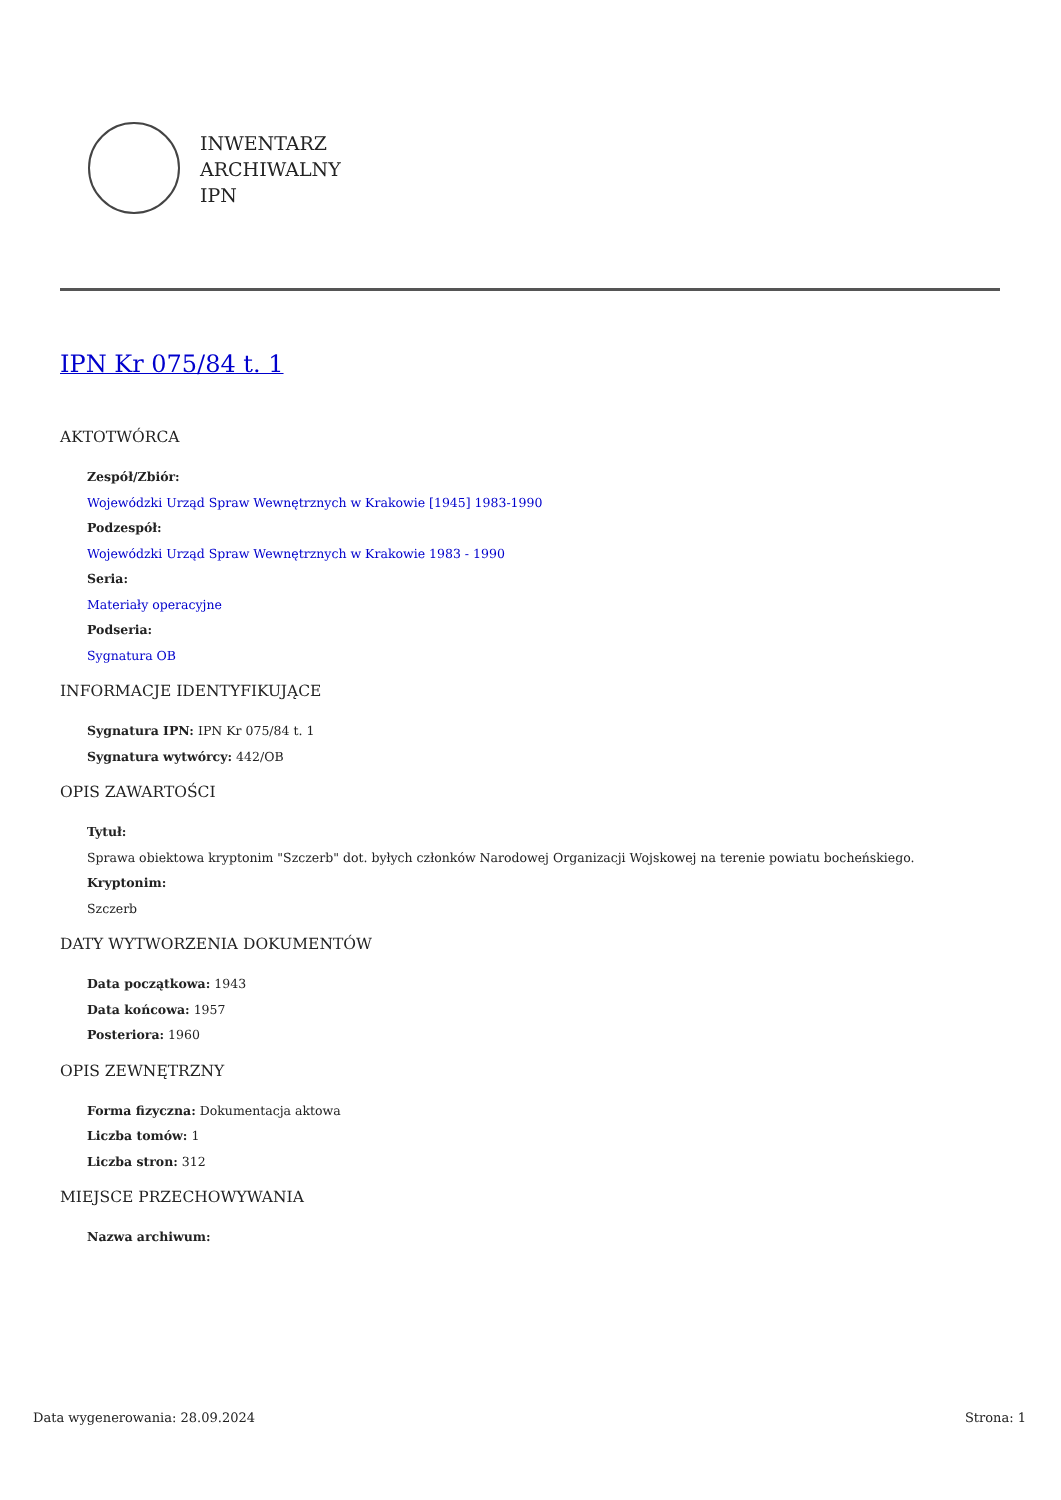INWENTARZ
ARCHIWALNY
IPN
IPN Kr 075/84 t. 1
AKTOTWÓRCA
Zespół/Zbiór:
Wojewódzki Urząd Spraw Wewnętrznych w Krakowie [1945] 1983-1990
Podzespół:
Wojewódzki Urząd Spraw Wewnętrznych w Krakowie 1983 - 1990
Seria:
Materiały operacyjne
Podseria:
Sygnatura OB
INFORMACJE IDENTYFIKUJĄCE
Sygnatura IPN: IPN Kr 075/84 t. 1
Sygnatura wytwórcy: 442/OB
OPIS ZAWARTOŚCI
Tytuł:
Sprawa obiektowa kryptonim "Szczerb" dot. byłych członków Narodowej Organizacji Wojskowej na terenie powiatu bocheńskiego.
Kryptonim:
Szczerb
DATY WYTWORZENIA DOKUMENTÓW
Data początkowa: 1943
Data końcowa: 1957
Posteriora: 1960
OPIS ZEWNĘTRZNY
Forma fizyczna: Dokumentacja aktowa
Liczba tomów: 1
Liczba stron: 312
MIEJSCE PRZECHOWYWANIA
Nazwa archiwum:
Data wygenerowania: 28.09.2024 Strona: 1